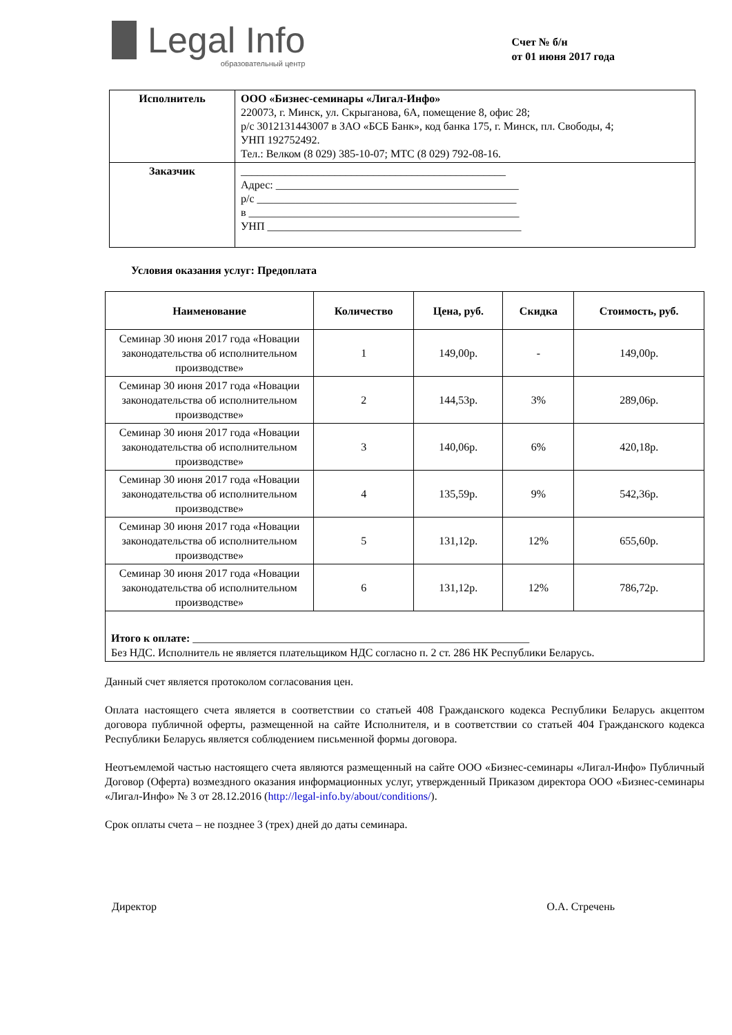Legal Info
образовательный центр
Счет № б/н
от 01 июня 2017 года
| Исполнитель | ООО «Бизнес-семинары «Лигал-Инфо» 220073, г. Минск, ул. Скрыганова, 6А, помещение 8, офис 28; р/с 3012131443007 в ЗАО «БСБ Банк», код банка 175, г. Минск, пл. Свободы, 4; УНП 192752492. Тел.: Велком (8 029) 385-10-07; МТС (8 029) 792-08-16. |
| Заказчик | ________________________________________________ Адрес: ____________________________________________ р/с _______________________________________________ в _________________________________________________ УНП ______________________________________________ |
Условия оказания услуг: Предоплата
| Наименование | Количество | Цена, руб. | Скидка | Стоимость, руб. |
| --- | --- | --- | --- | --- |
| Семинар 30 июня 2017 года «Новации законодательства об исполнительном производстве» | 1 | 149,00р. | - | 149,00р. |
| Семинар 30 июня 2017 года «Новации законодательства об исполнительном производстве» | 2 | 144,53р. | 3% | 289,06р. |
| Семинар 30 июня 2017 года «Новации законодательства об исполнительном производстве» | 3 | 140,06р. | 6% | 420,18р. |
| Семинар 30 июня 2017 года «Новации законодательства об исполнительном производстве» | 4 | 135,59р. | 9% | 542,36р. |
| Семинар 30 июня 2017 года «Новации законодательства об исполнительном производстве» | 5 | 131,12р. | 12% | 655,60р. |
| Семинар 30 июня 2017 года «Новации законодательства об исполнительном производстве» | 6 | 131,12р. | 12% | 786,72р. |
| Итого к оплате: _____________________________________________________________ Без НДС. Исполнитель не является плательщиком НДС согласно п. 2 ст. 286 НК Республики Беларусь. | | | | |
Данный счет является протоколом согласования цен.
Оплата настоящего счета является в соответствии со статьей 408 Гражданского кодекса Республики Беларусь акцептом договора публичной оферты, размещенной на сайте Исполнителя, и в соответствии со статьей 404 Гражданского кодекса Республики Беларусь является соблюдением письменной формы договора.
Неотъемлемой частью настоящего счета являются размещенный на сайте ООО «Бизнес-семинары «Лигал-Инфо» Публичный Договор (Оферта) возмездного оказания информационных услуг, утвержденный Приказом директора ООО «Бизнес-семинары «Лигал-Инфо» № 3 от 28.12.2016 (http://legal-info.by/about/conditions/).
Срок оплаты счета – не позднее 3 (трех) дней до даты семинара.
Директор О.А. Стречень